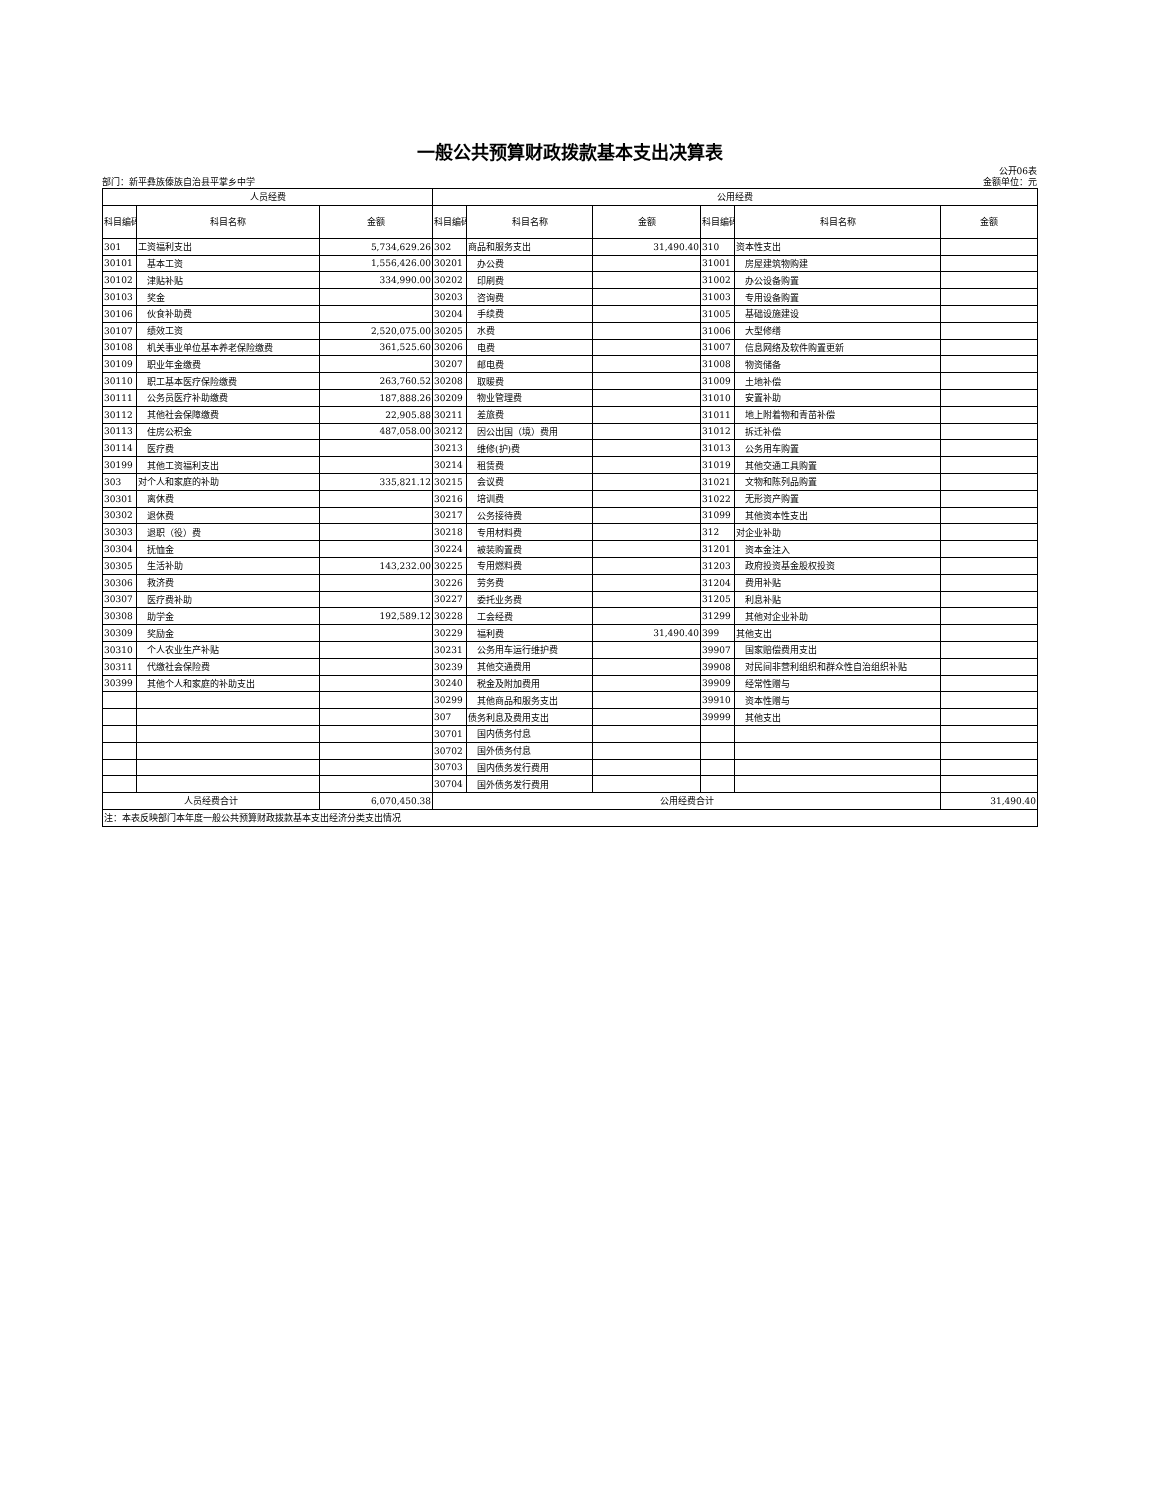一般公共预算财政拨款基本支出决算表
公开06表
部门：新平彝族傣族自治县平掌乡中学 金额单位：元
| 人员经费 | | | 公用经费 | | | | | |
| --- | --- | --- | --- | --- | --- | --- | --- | --- |
| 科目编码 | 科目名称 | 金额 | 科目编码 | 科目名称 | 金额 | 科目编码 | 科目名称 | 金额 |
| 301 | 工资福利支出 | 5,734,629.26 | 302 | 商品和服务支出 | 31,490.40 | 310 | 资本性支出 | |
| 30101 | 基本工资 | 1,556,426.00 | 30201 | 办公费 | | 31001 | 房屋建筑物购建 | |
| 30102 | 津贴补贴 | 334,990.00 | 30202 | 印刷费 | | 31002 | 办公设备购置 | |
| 30103 | 奖金 | | 30203 | 咨询费 | | 31003 | 专用设备购置 | |
| 30106 | 伙食补助费 | | 30204 | 手续费 | | 31005 | 基础设施建设 | |
| 30107 | 绩效工资 | 2,520,075.00 | 30205 | 水费 | | 31006 | 大型修缮 | |
| 30108 | 机关事业单位基本养老保险缴费 | 361,525.60 | 30206 | 电费 | | 31007 | 信息网络及软件购置更新 | |
| 30109 | 职业年金缴费 | | 30207 | 邮电费 | | 31008 | 物资储备 | |
| 30110 | 职工基本医疗保险缴费 | 263,760.52 | 30208 | 取暖费 | | 31009 | 土地补偿 | |
| 30111 | 公务员医疗补助缴费 | 187,888.26 | 30209 | 物业管理费 | | 31010 | 安置补助 | |
| 30112 | 其他社会保障缴费 | 22,905.88 | 30211 | 差旅费 | | 31011 | 地上附着物和青苗补偿 | |
| 30113 | 住房公积金 | 487,058.00 | 30212 | 因公出国（境）费用 | | 31012 | 拆迁补偿 | |
| 30114 | 医疗费 | | 30213 | 维修(护)费 | | 31013 | 公务用车购置 | |
| 30199 | 其他工资福利支出 | | 30214 | 租赁费 | | 31019 | 其他交通工具购置 | |
| 303 | 对个人和家庭的补助 | 335,821.12 | 30215 | 会议费 | | 31021 | 文物和陈列品购置 | |
| 30301 | 离休费 | | 30216 | 培训费 | | 31022 | 无形资产购置 | |
| 30302 | 退休费 | | 30217 | 公务接待费 | | 31099 | 其他资本性支出 | |
| 30303 | 退职（役）费 | | 30218 | 专用材料费 | | 312 | 对企业补助 | |
| 30304 | 抚恤金 | | 30224 | 被装购置费 | | 31201 | 资本金注入 | |
| 30305 | 生活补助 | 143,232.00 | 30225 | 专用燃料费 | | 31203 | 政府投资基金股权投资 | |
| 30306 | 救济费 | | 30226 | 劳务费 | | 31204 | 费用补贴 | |
| 30307 | 医疗费补助 | | 30227 | 委托业务费 | | 31205 | 利息补贴 | |
| 30308 | 助学金 | 192,589.12 | 30228 | 工会经费 | | 31299 | 其他对企业补助 | |
| 30309 | 奖励金 | | 30229 | 福利费 | 31,490.40 | 399 | 其他支出 | |
| 30310 | 个人农业生产补贴 | | 30231 | 公务用车运行维护费 | | 39907 | 国家赔偿费用支出 | |
| 30311 | 代缴社会保险费 | | 30239 | 其他交通费用 | | 39908 | 对民间非营利组织和群众性自治组织补贴 | |
| 30399 | 其他个人和家庭的补助支出 | | 30240 | 税金及附加费用 | | 39909 | 经常性赠与 | |
| | | | 30299 | 其他商品和服务支出 | | 39910 | 资本性赠与 | |
| | | | 307 | 债务利息及费用支出 | | 39999 | 其他支出 | |
| | | | 30701 | 国内债务付息 | | | | |
| | | | 30702 | 国外债务付息 | | | | |
| | | | 30703 | 国内债务发行费用 | | | | |
| | | | 30704 | 国外债务发行费用 | | | | |
| 人员经费合计 | | 6,070,450.38 | 公用经费合计 | | | | | 31,490.40 |
| 注：本表反映部门本年度一般公共预算财政拨款基本支出经济分类支出情况 | | | | | | | | |